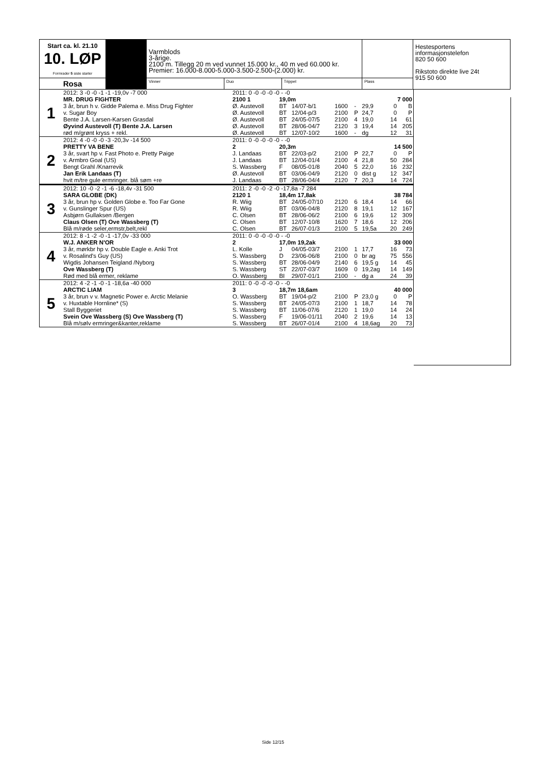| Start ca. kl. 21.10 10. LØP Formrader 5 siste starter | | Varmblods 3-årige. 2100 m. Tillegg 20 m ved vunnet 15.000 kr., 40 m ved 60.000 kr. Premier: 16.000-8.000-5.000-3.500-2.500-(2.000) kr. | | | | Hestesportens informasjonstelefon 820 50 600 Rikstoto direkte live 24t 915 50 600 |
| Rosa | | Vinner | Duo | Trippel | Plass | |
| 1 | 2012: 3 -0 -0 -1 -1 -19,0v -7 000 | 2011: 0 -0 -0 -0 -0 - -0 | | | | | | | |
| | MR. DRUG FIGHTER | 2100 1 | 19,0m | | | 7 000 | | | |
| | 3 år, brun h v. Gidde Palema e. Miss Drug Fighter | Ø. Austevoll | BT | 14/07-b/1 | 1600 | - | 29,9 | 0 | B |
| | v. Sugar Boy | Ø. Austevoll | BT | 12/04-p/3 | 2100 | P | 24,7 | 0 | P |
| | Bente J.A. Larsen-Karsen Grasdal | Ø. Austevoll | BT | 24/05-07/5 | 2100 | 4 | 19,0 | 14 | 61 |
| | Øyvind Austevoll (T) Bente J.A. Larsen | Ø. Austevoll | BT | 28/06-04/7 | 2120 | 3 | 19,4 | 14 | 205 |
| | rød m/grønt kryss + rekl. | Ø. Austevoll | BT | 12/07-10/2 | 1600 | - | dg | 12 | 31 |
| 2 | 2012: 4 -0 -0 -0 -3 -20,3v -14 500 | 2011: 0 -0 -0 -0 -0 - -0 | | | | | | | |
| | PRETTY VA BENE | 2 | 20,3m | | | 14 500 | | | |
| | 3 år, svart hp v. Fast Photo e. Pretty Paige | J. Landaas | BT | 22/03-p/2 | 2100 | P | 22,7 | 0 | P |
| | v. Armbro Goal (US) | J. Landaas | BT | 12/04-01/4 | 2100 | 4 | 21,8 | 50 | 284 |
| | Bengt Grahl /Knarrevik | S. Wassberg | F | 08/05-01/8 | 2040 | 5 | 22,0 | 16 | 232 |
| | Jan Erik Landaas (T) | Ø. Austevoll | BT | 03/06-04/9 | 2120 | 0 | dist g | 12 | 347 |
| | hvit m/tre gule ermringer. blå søm +re | J. Landaas | BT | 28/06-04/4 | 2120 | 7 | 20,3 | 14 | 724 |
| 3 | 2012: 10 -0 -2 -1 -6 -18,4v -31 500 | 2011: 2 -0 -0 -2 -0 -17,8a -7 284 | | | | | | | |
| | SARA GLOBE (DK) | 2120 1 | 18,4m 17,8ak | | | 38 784 | | | |
| | 3 år, brun hp v. Golden Globe e. Too Far Gone | R. Wiig | BT | 24/05-07/10 | 2120 | 6 | 18,4 | 14 | 66 |
| | v. Gunslinger Spur (US) | R. Wiig | BT | 03/06-04/8 | 2120 | 8 | 19,1 | 12 | 167 |
| | Asbjørn Gullaksen /Bergen | C. Olsen | BT | 28/06-06/2 | 2100 | 6 | 19,6 | 12 | 309 |
| | Claus Olsen (T) Ove Wassberg (T) | C. Olsen | BT | 12/07-10/8 | 1620 | 7 | 18,6 | 12 | 206 |
| | Blå m/røde seler,ermstr,belt,rekl | C. Olsen | BT | 26/07-01/3 | 2100 | 5 | 19,5a | 20 | 249 |
| 4 | 2012: 8 -1 -2 -0 -1 -17,0v -33 000 | 2011: 0 -0 -0 -0 -0 - -0 | | | | | | | |
| | W.J. ANKER N'OR | 2 | 17,0m 19,2ak | | | 33 000 | | | |
| | 3 år, mørkbr hp v. Double Eagle e. Anki Trot | L. Kolle | J | 04/05-03/7 | 2100 | 1 | 17,7 | 16 | 73 |
| | v. Rosalind's Guy (US) | S. Wassberg | D | 23/06-06/8 | 2100 | 0 | br ag | 75 | 556 |
| | Wigdis Johansen Teigland /Nyborg | S. Wassberg | BT | 28/06-04/9 | 2140 | 6 | 19,5 g | 14 | 45 |
| | Ove Wassberg (T) | S. Wassberg | ST | 22/07-03/7 | 1609 | 0 | 19,2ag | 14 | 149 |
| | Rød med blå ermer, reklame | O. Wassberg | BI | 29/07-01/1 | 2100 | - | dg a | 24 | 39 |
| 5 | 2012: 4 -2 -1 -0 -1 -18,6a -40 000 | 2011: 0 -0 -0 -0 -0 - -0 | | | | | | | |
| | ARCTIC LIAM | 3 | 18,7m 18,6am | | | 40 000 | | | |
| | 3 år, brun v v. Magnetic Power e. Arctic Melanie | O. Wassberg | BT | 19/04-p/2 | 2100 | P | 23,0 g | 0 | P |
| | v. Huxtable Hornline* (S) | S. Wassberg | BT | 24/05-07/3 | 2100 | 1 | 18,7 | 14 | 78 |
| | Stall Byggeriet | S. Wassberg | BT | 11/06-07/6 | 2120 | 1 | 19,0 | 14 | 24 |
| | Svein Ove Wassberg (S) Ove Wassberg (T) | S. Wassberg | F | 19/06-01/11 | 2040 | 2 | 19,6 | 14 | 13 |
| | Blå m/sølv ermringer&kanter,reklame | S. Wassberg | BT | 26/07-01/4 | 2100 | 4 | 18,6ag | 20 | 73 |
Side 12/15